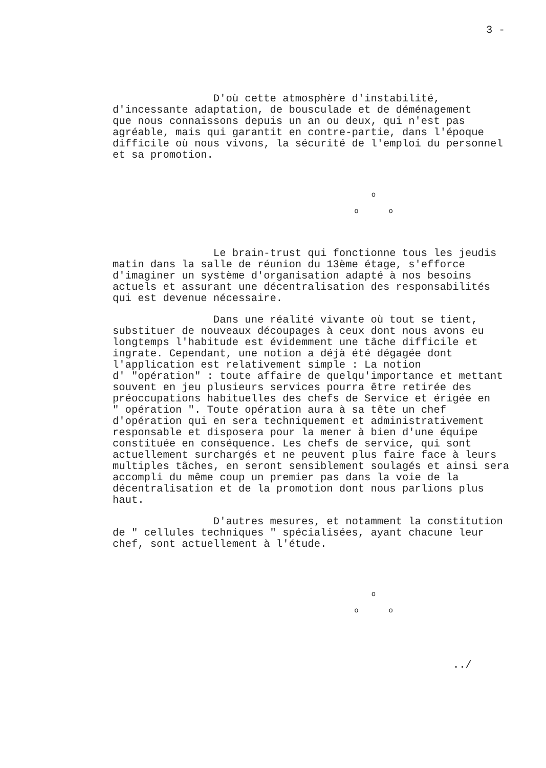3 -
D'où cette atmosphère d'instabilité, d'incessante adaptation, de bousculade et de déménagement que nous connaissons depuis un an ou deux, qui n'est pas agréable, mais qui garantit en contre-partie, dans l'époque difficile où nous vivons, la sécurité de l'emploi du personnel et sa promotion.
o
o o
Le brain-trust qui fonctionne tous les jeudis matin dans la salle de réunion du 13ème étage, s'efforce d'imaginer un système d'organisation adapté à nos besoins actuels et assurant une décentralisation des responsabilités qui est devenue nécessaire.
Dans une réalité vivante où tout se tient, substituer de nouveaux découpages à ceux dont nous avons eu longtemps l'habitude est évidemment une tâche difficile et ingrate. Cependant, une notion a déjà été dégagée dont l'application est relativement simple : La notion d' "opération" : toute affaire de quelqu'importance et mettant souvent en jeu plusieurs services pourra être retirée des préoccupations habituelles des chefs de Service et érigée en " opération ". Toute opération aura à sa tête un chef d'opération qui en sera techniquement et administrativement responsable et disposera pour la mener à bien d'une équipe constituée en conséquence. Les chefs de service, qui sont actuellement surchargés et ne peuvent plus faire face à leurs multiples tâches, en seront sensiblement soulagés et ainsi sera accompli du même coup un premier pas dans la voie de la décentralisation et de la promotion dont nous parlions plus haut.
D'autres mesures, et notamment la constitution de " cellules techniques " spécialisées, ayant chacune leur chef, sont actuellement à l'étude.
o
o o
../